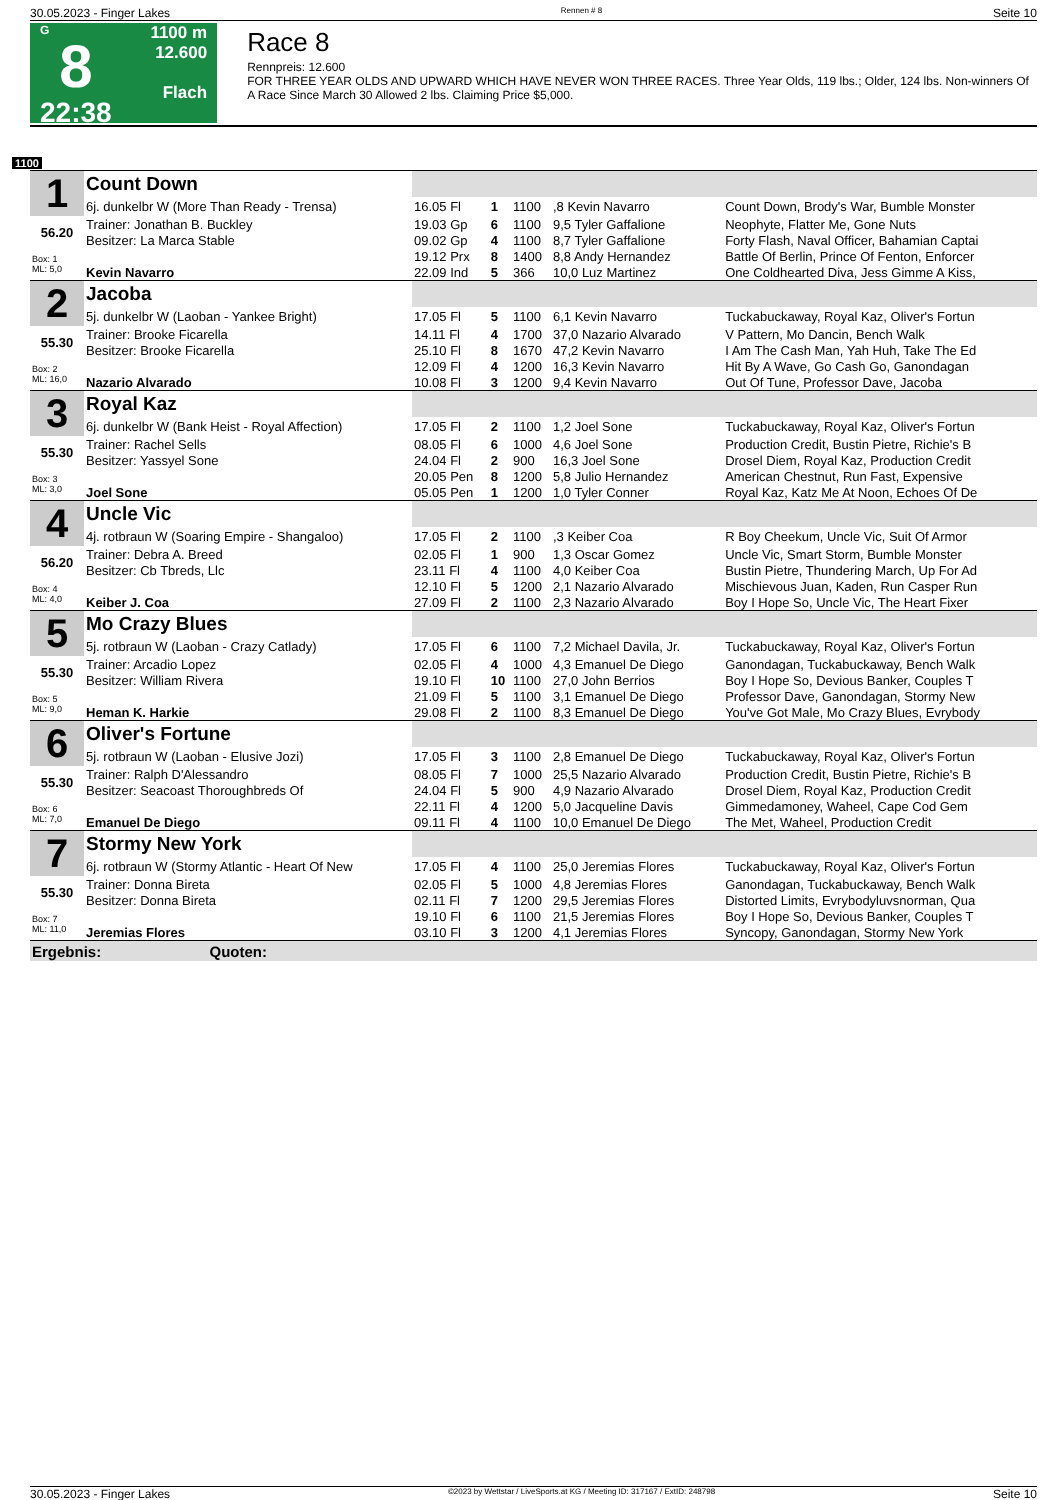30.05.2023 - Finger Lakes Rennen # 8 Seite 10
G
8
22:38
1100 m
12.600
Flach
Race 8
Rennpreis: 12.600
FOR THREE YEAR OLDS AND UPWARD WHICH HAVE NEVER WON THREE RACES. Three Year Olds, 119 lbs.; Older, 124 lbs. Non-winners Of A Race Since March 30 Allowed 2 lbs. Claiming Price $5,000.
1100
| 1 | Count Down | | | | | |
| | 6j. dunkelbr W (More Than Ready - Trensa) | 16.05 Fl | 1 | 1100 | ,8 Kevin Navarro | Count Down, Brody's War, Bumble Monster |
| 56.20 | Trainer: Jonathan B. Buckley | 19.03 Gp | 6 | 1100 | 9,5 Tyler Gaffalione | Neophyte, Flatter Me, Gone Nuts |
| | Besitzer: La Marca Stable | 09.02 Gp | 4 | 1100 | 8,7 Tyler Gaffalione | Forty Flash, Naval Officer, Bahamian Captai |
| Box: 1 ML: 5,0 | | 19.12 Prx | 8 | 1400 | 8,8 Andy Hernandez | Battle Of Berlin, Prince Of Fenton, Enforcer |
| | Kevin Navarro | 22.09 Ind | 5 | 366 | 10,0 Luz Martinez | One Coldhearted Diva, Jess Gimme A Kiss, |
| 2 | Jacoba | | | | | |
| | 5j. dunkelbr W (Laoban - Yankee Bright) | 17.05 Fl | 5 | 1100 | 6,1 Kevin Navarro | Tuckabuckaway, Royal Kaz, Oliver's Fortun |
| 55.30 | Trainer: Brooke Ficarella | 14.11 Fl | 4 | 1700 | 37,0 Nazario Alvarado | V Pattern, Mo Dancin, Bench Walk |
| | Besitzer: Brooke Ficarella | 25.10 Fl | 8 | 1670 | 47,2 Kevin Navarro | I Am The Cash Man, Yah Huh, Take The Ed |
| Box: 2 ML: 16,0 | | 12.09 Fl | 4 | 1200 | 16,3 Kevin Navarro | Hit By A Wave, Go Cash Go, Ganondagan |
| | Nazario Alvarado | 10.08 Fl | 3 | 1200 | 9,4 Kevin Navarro | Out Of Tune, Professor Dave, Jacoba |
| 3 | Royal Kaz | | | | | |
| | 6j. dunkelbr W (Bank Heist - Royal Affection) | 17.05 Fl | 2 | 1100 | 1,2 Joel Sone | Tuckabuckaway, Royal Kaz, Oliver's Fortun |
| 55.30 | Trainer: Rachel Sells | 08.05 Fl | 6 | 1000 | 4,6 Joel Sone | Production Credit, Bustin Pietre, Richie's B |
| | Besitzer: Yassyel Sone | 24.04 Fl | 2 | 900 | 16,3 Joel Sone | Drosel Diem, Royal Kaz, Production Credit |
| Box: 3 ML: 3,0 | | 20.05 Pen | 8 | 1200 | 5,8 Julio Hernandez | American Chestnut, Run Fast, Expensive |
| | Joel Sone | 05.05 Pen | 1 | 1200 | 1,0 Tyler Conner | Royal Kaz, Katz Me At Noon, Echoes Of De |
| 4 | Uncle Vic | | | | | |
| | 4j. rotbraun W (Soaring Empire - Shangaloo) | 17.05 Fl | 2 | 1100 | ,3 Keiber Coa | R Boy Cheekum, Uncle Vic, Suit Of Armor |
| 56.20 | Trainer: Debra A. Breed | 02.05 Fl | 1 | 900 | 1,3 Oscar Gomez | Uncle Vic, Smart Storm, Bumble Monster |
| | Besitzer: Cb Tbreds, Llc | 23.11 Fl | 4 | 1100 | 4,0 Keiber Coa | Bustin Pietre, Thundering March, Up For Ad |
| Box: 4 ML: 4,0 | | 12.10 Fl | 5 | 1200 | 2,1 Nazario Alvarado | Mischievous Juan, Kaden, Run Casper Run |
| | Keiber J. Coa | 27.09 Fl | 2 | 1100 | 2,3 Nazario Alvarado | Boy I Hope So, Uncle Vic, The Heart Fixer |
| 5 | Mo Crazy Blues | | | | | |
| | 5j. rotbraun W (Laoban - Crazy Catlady) | 17.05 Fl | 6 | 1100 | 7,2 Michael Davila, Jr. | Tuckabuckaway, Royal Kaz, Oliver's Fortun |
| 55.30 | Trainer: Arcadio Lopez | 02.05 Fl | 4 | 1000 | 4,3 Emanuel De Diego | Ganondagan, Tuckabuckaway, Bench Walk |
| | Besitzer: William Rivera | 19.10 Fl | 10 | 1100 | 27,0 John Berrios | Boy I Hope So, Devious Banker, Couples T |
| Box: 5 ML: 9,0 | | 21.09 Fl | 5 | 1100 | 3,1 Emanuel De Diego | Professor Dave, Ganondagan, Stormy New |
| | Heman K. Harkie | 29.08 Fl | 2 | 1100 | 8,3 Emanuel De Diego | You've Got Male, Mo Crazy Blues, Evrybody |
| 6 | Oliver's Fortune | | | | | |
| | 5j. rotbraun W (Laoban - Elusive Jozi) | 17.05 Fl | 3 | 1100 | 2,8 Emanuel De Diego | Tuckabuckaway, Royal Kaz, Oliver's Fortun |
| 55.30 | Trainer: Ralph D'Alessandro | 08.05 Fl | 7 | 1000 | 25,5 Nazario Alvarado | Production Credit, Bustin Pietre, Richie's B |
| | Besitzer: Seacoast Thoroughbreds Of | 24.04 Fl | 5 | 900 | 4,9 Nazario Alvarado | Drosel Diem, Royal Kaz, Production Credit |
| Box: 6 ML: 7,0 | | 22.11 Fl | 4 | 1200 | 5,0 Jacqueline Davis | Gimmedamoney, Waheel, Cape Cod Gem |
| | Emanuel De Diego | 09.11 Fl | 4 | 1100 | 10,0 Emanuel De Diego | The Met, Waheel, Production Credit |
| 7 | Stormy New York | | | | | |
| | 6j. rotbraun W (Stormy Atlantic - Heart Of New | 17.05 Fl | 4 | 1100 | 25,0 Jeremias Flores | Tuckabuckaway, Royal Kaz, Oliver's Fortun |
| 55.30 | Trainer: Donna Bireta | 02.05 Fl | 5 | 1000 | 4,8 Jeremias Flores | Ganondagan, Tuckabuckaway, Bench Walk |
| | Besitzer: Donna Bireta | 02.11 Fl | 7 | 1200 | 29,5 Jeremias Flores | Distorted Limits, Evrybodyluvsnorman, Qua |
| Box: 7 ML: 11,0 | | 19.10 Fl | 6 | 1100 | 21,5 Jeremias Flores | Boy I Hope So, Devious Banker, Couples T |
| | Jeremias Flores | 03.10 Fl | 3 | 1200 | 4,1 Jeremias Flores | Syncopy, Ganondagan, Stormy New York |
| Ergebnis: Quoten: | | | | | | |
30.05.2023 - Finger Lakes ©2023 by Wettstar / LiveSports.at KG / Meeting ID: 317167 / ExtID: 248798 Seite 10